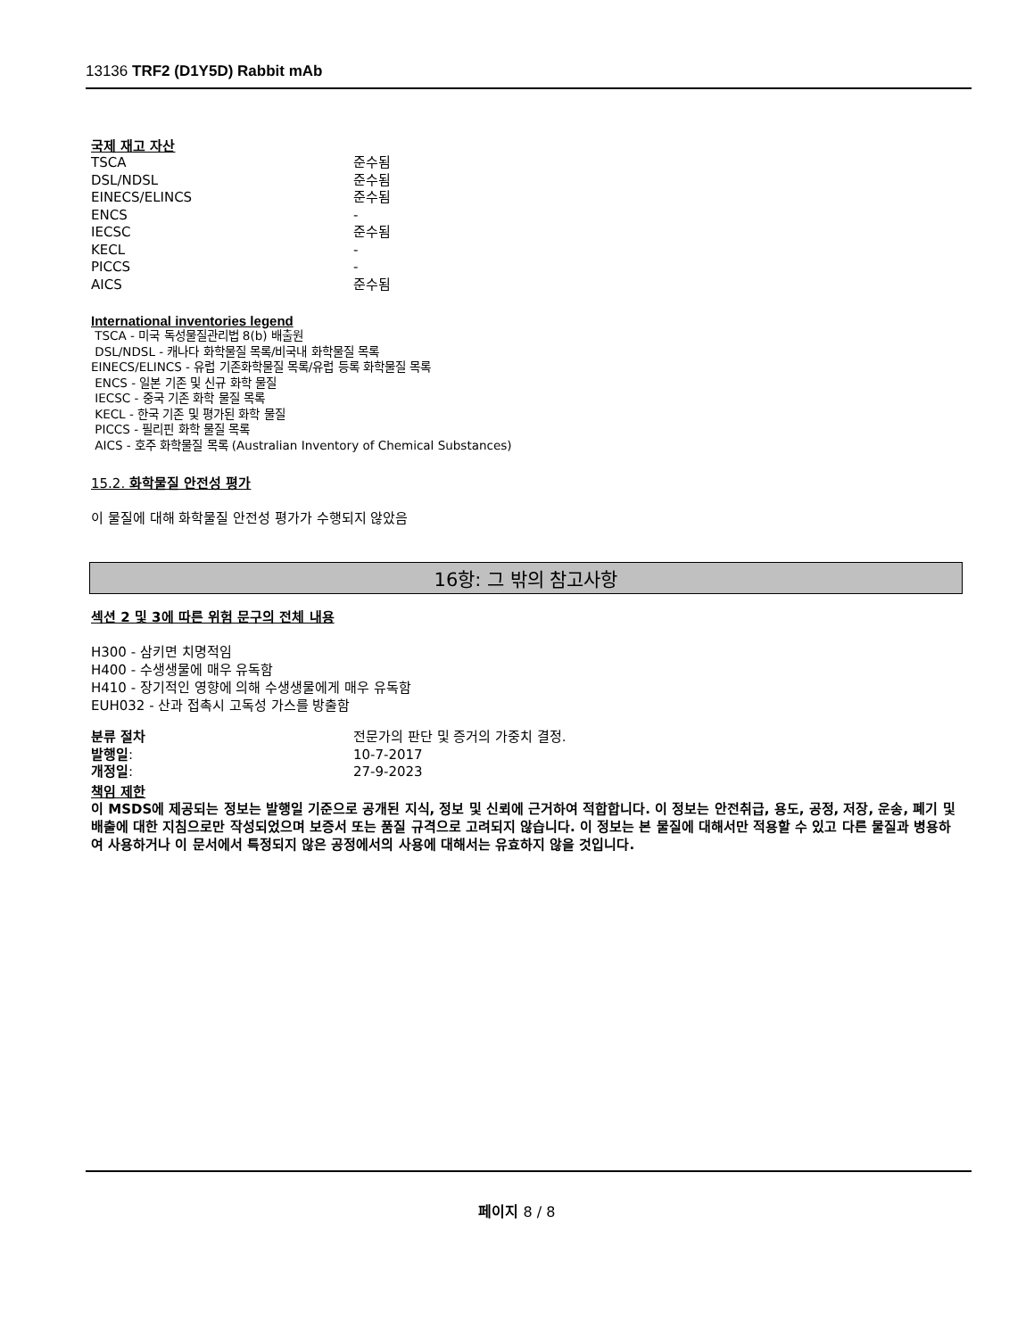13136 TRF2 (D1Y5D) Rabbit mAb
국제 재고 자산
| TSCA | 준수됨 |
| DSL/NDSL | 준수됨 |
| EINECS/ELINCS | 준수됨 |
| ENCS | - |
| IECSC | 준수됨 |
| KECL | - |
| PICCS | - |
| AICS | 준수됨 |
International inventories legend
TSCA - 미국 독성물질관리법 8(b) 배출원
DSL/NDSL - 캐나다 화학물질 목록/비국내 화학물질 목록
EINECS/ELINCS - 유럽 기존화학물질 목록/유럽 등록 화학물질 목록
ENCS - 일본 기존 및 신규 화학 물질
IECSC - 중국 기존 화학 물질 목록
KECL - 한국 기존 및 평가된 화학 물질
PICCS - 필리핀 화학 물질 목록
AICS - 호주 화학물질 목록 (Australian Inventory of Chemical Substances)
15.2. 화학물질 안전성 평가
이 물질에 대해 화학물질 안전성 평가가 수행되지 않았음
16항: 그 밖의 참고사항
섹션 2 및 3에 따른 위험 문구의 전체 내용
H300 - 삼키면 치명적임
H400 - 수생생물에 매우 유독함
H410 - 장기적인 영향에 의해 수생생물에게 매우 유독함
EUH032 - 산과 접촉시 고독성 가스를 방출함
| 분류 절차 | 전문가의 판단 및 증거의 가중치 결정. |
| 발행일 : | 10-7-2017 |
| 개정일 : | 27-9-2023 |
책임 제한
이 MSDS에 제공되는 정보는 발행일 기준으로 공개된 지식, 정보 및 신뢰에 근거하여 적합합니다. 이 정보는 안전취급, 용도, 공정, 저장, 운송, 폐기 및 배출에 대한 지침으로만 작성되었으며 보증서 또는 품질 규격으로 고려되지 않습니다. 이 정보는 본 물질에 대해서만 적용할 수 있고 다른 물질과 병용하여 사용하거나 이 문서에서 특정되지 않은 공정에서의 사용에 대해서는 유효하지 않을 것입니다.
페이지 8 / 8